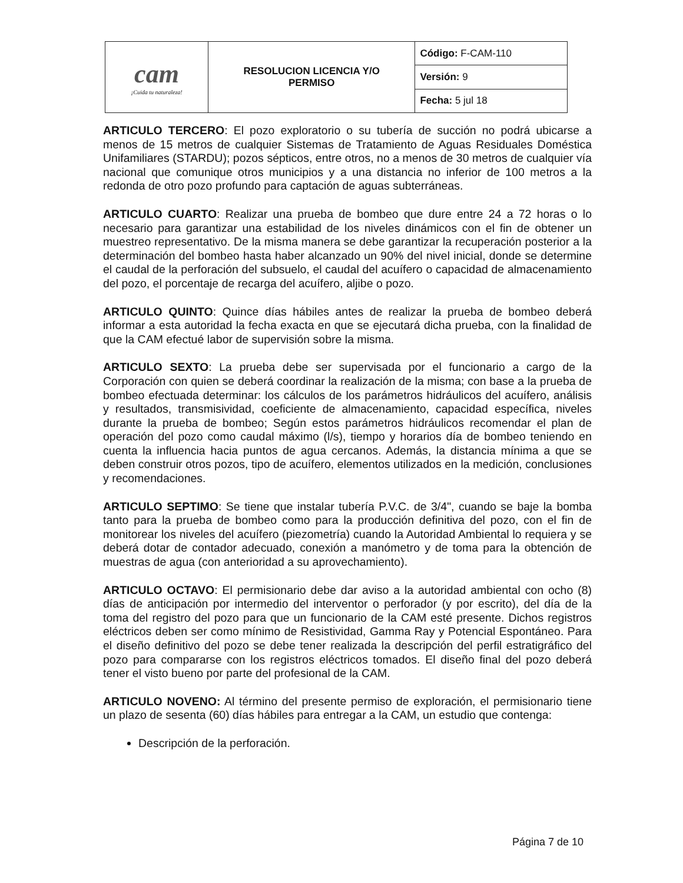| cam ¡Cuida tu naturaleza! | RESOLUCION LICENCIA Y/O PERMISO | Código: F-CAM-110 |
| | | Versión: 9 |
| | | Fecha: 5 jul 18 |
ARTICULO TERCERO: El pozo exploratorio o su tubería de succión no podrá ubicarse a menos de 15 metros de cualquier Sistemas de Tratamiento de Aguas Residuales Doméstica Unifamiliares (STARDU); pozos sépticos, entre otros, no a menos de 30 metros de cualquier vía nacional que comunique otros municipios y a una distancia no inferior de 100 metros a la redonda de otro pozo profundo para captación de aguas subterráneas.
ARTICULO CUARTO: Realizar una prueba de bombeo que dure entre 24 a 72 horas o lo necesario para garantizar una estabilidad de los niveles dinámicos con el fin de obtener un muestreo representativo. De la misma manera se debe garantizar la recuperación posterior a la determinación del bombeo hasta haber alcanzado un 90% del nivel inicial, donde se determine el caudal de la perforación del subsuelo, el caudal del acuífero o capacidad de almacenamiento del pozo, el porcentaje de recarga del acuífero, aljibe o pozo.
ARTICULO QUINTO: Quince días hábiles antes de realizar la prueba de bombeo deberá informar a esta autoridad la fecha exacta en que se ejecutará dicha prueba, con la finalidad de que la CAM efectué labor de supervisión sobre la misma.
ARTICULO SEXTO: La prueba debe ser supervisada por el funcionario a cargo de la Corporación con quien se deberá coordinar la realización de la misma; con base a la prueba de bombeo efectuada determinar: los cálculos de los parámetros hidráulicos del acuífero, análisis y resultados, transmisividad, coeficiente de almacenamiento, capacidad específica, niveles durante la prueba de bombeo; Según estos parámetros hidráulicos recomendar el plan de operación del pozo como caudal máximo (l/s), tiempo y horarios día de bombeo teniendo en cuenta la influencia hacia puntos de agua cercanos. Además, la distancia mínima a que se deben construir otros pozos, tipo de acuífero, elementos utilizados en la medición, conclusiones y recomendaciones.
ARTICULO SEPTIMO: Se tiene que instalar tubería P.V.C. de 3/4", cuando se baje la bomba tanto para la prueba de bombeo como para la producción definitiva del pozo, con el fin de monitorear los niveles del acuífero (piezometría) cuando la Autoridad Ambiental lo requiera y se deberá dotar de contador adecuado, conexión a manómetro y de toma para la obtención de muestras de agua (con anterioridad a su aprovechamiento).
ARTICULO OCTAVO: El permisionario debe dar aviso a la autoridad ambiental con ocho (8) días de anticipación por intermedio del interventor o perforador (y por escrito), del día de la toma del registro del pozo para que un funcionario de la CAM esté presente. Dichos registros eléctricos deben ser como mínimo de Resistividad, Gamma Ray y Potencial Espontáneo. Para el diseño definitivo del pozo se debe tener realizada la descripción del perfil estratigráfico del pozo para compararse con los registros eléctricos tomados. El diseño final del pozo deberá tener el visto bueno por parte del profesional de la CAM.
ARTICULO NOVENO: Al término del presente permiso de exploración, el permisionario tiene un plazo de sesenta (60) días hábiles para entregar a la CAM, un estudio que contenga:
Descripción de la perforación.
Página 7 de 10